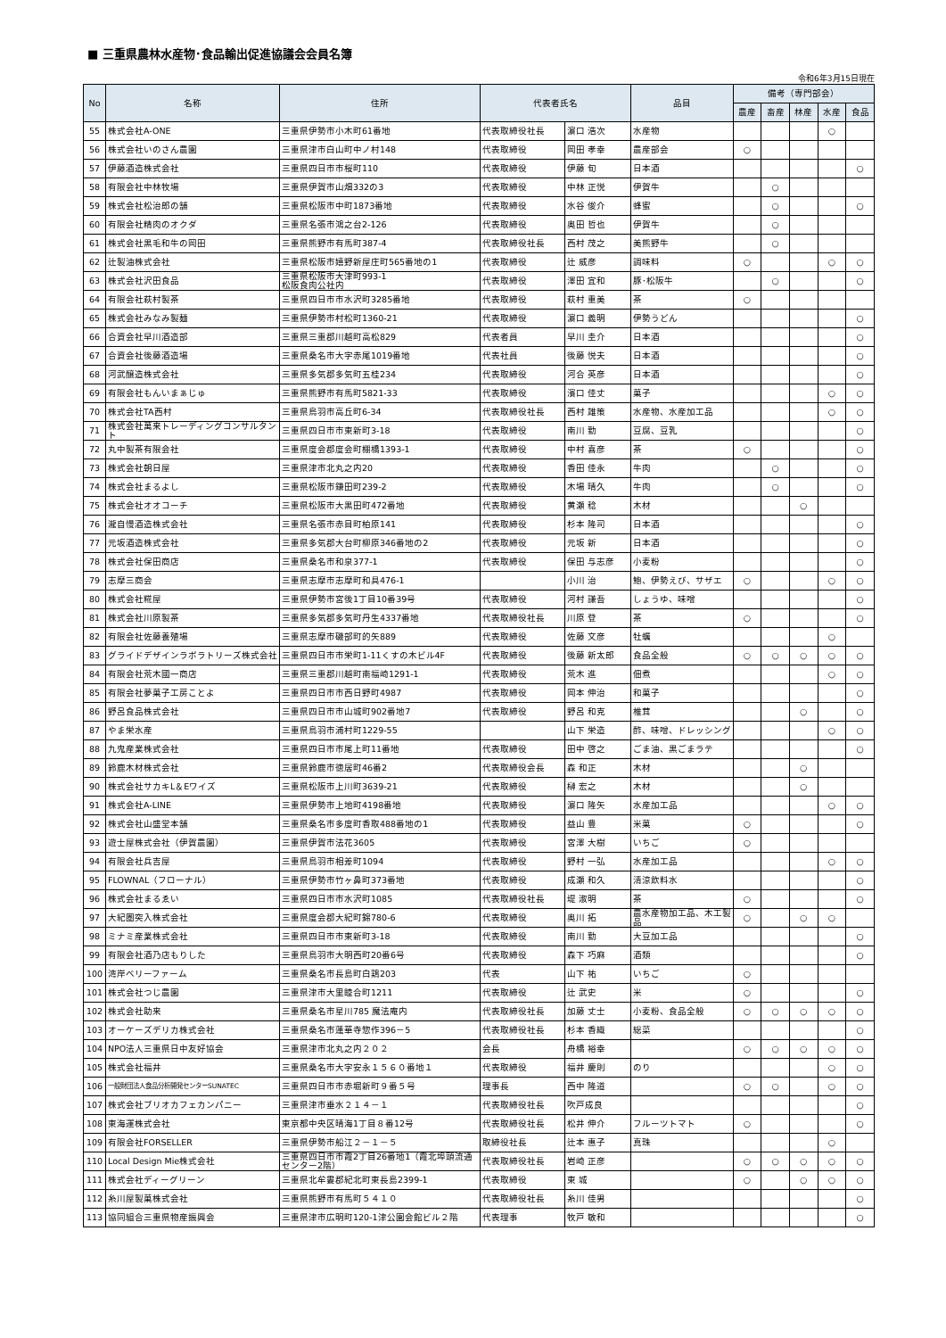■ 三重県農林水産物･食品輸出促進協議会会員名簿
令和6年3月15日現在
| No | 名称 | 住所 | 代表者氏名 | | 品目 | 備考（専門部会） | | | | |
| --- | --- | --- | --- | --- | --- | --- | --- | --- | --- | --- |
| | | | | | | 農産 | 畜産 | 林産 | 水産 | 食品 |
| 55 | 株式会社A-ONE | 三重県伊勢市小木町61番地 | 代表取締役社長 | 濵口 浩次 | 水産物 | | | | ○ | |
| 56 | 株式会社いのさん農園 | 三重県津市白山町中ノ村148 | 代表取締役 | 岡田 孝幸 | 農産部会 | ○ | | | | |
| 57 | 伊藤酒造株式会社 | 三重県四日市市桜町110 | 代表取締役 | 伊藤 旬 | 日本酒 | | | | | ○ |
| 58 | 有限会社中林牧場 | 三重県伊賀市山畑332の3 | 代表取締役 | 中林 正悦 | 伊賀牛 | | ○ | | | |
| 59 | 株式会社松治郎の舗 | 三重県松阪市中町1873番地 | 代表取締役 | 水谷 俊介 | 蜂蜜 | | ○ | | | ○ |
| 60 | 有限会社精肉のオクダ | 三重県名張市鴻之台2-126 | 代表取締役 | 奥田 哲也 | 伊賀牛 | | ○ | | | |
| 61 | 株式会社黒毛和牛の岡田 | 三重県熊野市有馬町387-4 | 代表取締役社長 | 西村 茂之 | 美熊野牛 | | ○ | | | |
| 62 | 辻製油株式会社 | 三重県松阪市嬉野新屋庄町565番地の1 | 代表取締役 | 辻 威彦 | 調味料 | ○ | | | ○ | ○ |
| 63 | 株式会社沢田食品 | 三重県松阪市大津町993-1 松阪食肉公社内 | 代表取締役 | 澤田 宜和 | 豚･松阪牛 | | ○ | | | ○ |
| 64 | 有限会社萩村製茶 | 三重県四日市市水沢町3285番地 | 代表取締役 | 萩村 重美 | 茶 | ○ | | | | |
| 65 | 株式会社みなみ製麺 | 三重県伊勢市村松町1360-21 | 代表取締役 | 濵口 義明 | 伊勢うどん | | | | | ○ |
| 66 | 合資会社早川酒造部 | 三重県三重郡川越町高松829 | 代表者員 | 早川 圭介 | 日本酒 | | | | | ○ |
| 67 | 合資会社後藤酒造場 | 三重県桑名市大字赤尾1019番地 | 代表社員 | 後藤 悦夫 | 日本酒 | | | | | ○ |
| 68 | 河武醸造株式会社 | 三重県多気郡多気町五桂234 | 代表取締役 | 河合 英彦 | 日本酒 | | | | | ○ |
| 69 | 有限会社もんいまぁじゅ | 三重県熊野市有馬町5821-33 | 代表取締役 | 濱口 佳丈 | 菓子 | | | | ○ | ○ |
| 70 | 株式会社TA西村 | 三重県鳥羽市高丘町6-34 | 代表取締役社長 | 西村 雄策 | 水産物、水産加工品 | | | | ○ | ○ |
| 71 | 株式会社萬来トレーディングコンサルタント | 三重県四日市市東新町3-18 | 代表取締役 | 南川 勤 | 豆腐、豆乳 | | | | | ○ |
| 72 | 丸中製茶有限会社 | 三重県度会郡度会町棚橋1393-1 | 代表取締役 | 中村 喜彦 | 茶 | ○ | | | | ○ |
| 73 | 株式会社朝日屋 | 三重県津市北丸之内20 | 代表取締役 | 香田 佳永 | 牛肉 | | ○ | | | ○ |
| 74 | 株式会社まるよし | 三重県松阪市鎌田町239-2 | 代表取締役 | 木場 晴久 | 牛肉 | | ○ | | | ○ |
| 75 | 株式会社オオコーチ | 三重県松阪市大黒田町472番地 | 代表取締役 | 黄瀬 稔 | 木材 | | | ○ | | |
| 76 | 瀧自慢酒造株式会社 | 三重県名張市赤目町柏原141 | 代表取締役 | 杉本 隆司 | 日本酒 | | | | | ○ |
| 77 | 元坂酒造株式会社 | 三重県多気郡大台町柳原346番地の2 | 代表取締役 | 元坂 新 | 日本酒 | | | | | ○ |
| 78 | 株式会社保田商店 | 三重県桑名市和泉377-1 | 代表取締役 | 保田 与志彦 | 小麦粉 | | | | | ○ |
| 79 | 志摩三商会 | 三重県志摩市志摩町和具476-1 | | 小川 治 | 鮑、伊勢えび、サザエ | ○ | | | ○ | ○ |
| 80 | 株式会社糀屋 | 三重県伊勢市宮後1丁目10番39号 | 代表取締役 | 河村 謙吾 | しょうゆ、味噌 | | | | | ○ |
| 81 | 株式会社川原製茶 | 三重県多気郡多気町丹生4337番地 | 代表取締役社長 | 川原 登 | 茶 | ○ | | | | ○ |
| 82 | 有限会社佐藤養殖場 | 三重県志摩市磯部町的矢889 | 代表取締役 | 佐藤 文彦 | 牡蠣 | | | | ○ | |
| 83 | グライドデザインラボラトリーズ株式会社 | 三重県四日市市栄町1-11くすの木ビル4F | 代表取締役 | 後藤 新太郎 | 食品全般 | ○ | ○ | ○ | ○ | ○ |
| 84 | 有限会社荒木國一商店 | 三重県三重郡川越町南福崎1291-1 | 代表取締役 | 荒木 進 | 佃煮 | | | | ○ | ○ |
| 85 | 有限会社夢菓子工房ことよ | 三重県四日市市西日野町4987 | 代表取締役 | 岡本 伸治 | 和菓子 | | | | | ○ |
| 86 | 野呂食品株式会社 | 三重県四日市市山城町902番地7 | 代表取締役 | 野呂 和克 | 椎茸 | | | ○ | | ○ |
| 87 | やま栄水産 | 三重県鳥羽市浦村町1229-55 | | 山下 栄造 | 酢、味噌、ドレッシング | | | | ○ | ○ |
| 88 | 九鬼産業株式会社 | 三重県四日市市尾上町11番地 | 代表取締役 | 田中 啓之 | ごま油、黒ごまラテ | | | | | ○ |
| 89 | 鈴鹿木材株式会社 | 三重県鈴鹿市徳居町46番2 | 代表取締役会長 | 森 和正 | 木材 | | | ○ | | |
| 90 | 株式会社サカキL＆Eワイズ | 三重県松阪市上川町3639-21 | 代表取締役 | 榊 宏之 | 木材 | | | ○ | | |
| 91 | 株式会社A-LINE | 三重県伊勢市上地町4198番地 | 代表取締役 | 濵口 隆矢 | 水産加工品 | | | | ○ | ○ |
| 92 | 株式会社山盛堂本舗 | 三重県桑名市多度町香取488番地の1 | 代表取締役 | 益山 豊 | 米菓 | ○ | | | | ○ |
| 93 | 遊士屋株式会社（伊賀農園） | 三重県伊賀市法花3605 | 代表取締役 | 宮澤 大樹 | いちご | ○ | | | | |
| 94 | 有限会社兵吉屋 | 三重県鳥羽市相差町1094 | 代表取締役 | 野村 一弘 | 水産加工品 | | | | ○ | ○ |
| 95 | FLOWNAL（フローナル） | 三重県伊勢市竹ヶ鼻町373番地 | 代表取締役 | 成瀬 和久 | 清涼飲料水 | | | | | ○ |
| 96 | 株式会社まるゑい | 三重県四日市市水沢町1085 | 代表取締役社長 | 堤 淑明 | 茶 | ○ | | | | ○ |
| 97 | 大紀圏突入株式会社 | 三重県度会郡大紀町錦780-6 | 代表取締役 | 奥川 拓 | 農水産物加工品、木工製品 | ○ | | ○ | ○ | |
| 98 | ミナミ産業株式会社 | 三重県四日市市東新町3-18 | 代表取締役 | 南川 勤 | 大豆加工品 | | | | | ○ |
| 99 | 有限会社酒乃店もりした | 三重県鳥羽市大明西町20番6号 | 代表取締役 | 森下 巧麻 | 酒類 | | | | | ○ |
| 100 | 湾岸ベリーファーム | 三重県桑名市長島町白鶏203 | 代表 | 山下 祐 | いちご | ○ | | | | |
| 101 | 株式会社つじ農園 | 三重県津市大里睦合町1211 | 代表取締役 | 辻 武史 | 米 | ○ | | | | ○ |
| 102 | 株式会社助来 | 三重県桑名市星川785 魔法庵内 | 代表取締役社長 | 加藤 丈士 | 小麦粉、食品全般 | ○ | ○ | ○ | ○ | ○ |
| 103 | オーケーズデリカ株式会社 | 三重県桑名市蓮華寺惣作396－5 | 代表取締役社長 | 杉本 香織 | 総菜 | | | | | ○ |
| 104 | NPO法人三重県日中友好協会 | 三重県津市北丸之内２０２ | 会長 | 舟橋 裕幸 | | ○ | ○ | ○ | ○ | ○ |
| 105 | 株式会社福井 | 三重県桑名市大字安永１５６０番地１ | 代表取締役 | 福井 慶則 | のり | | | | ○ | ○ |
| 106 | 一般財団法人食品分析開発センターSUNATEC | 三重県四日市市赤堀新町９番５号 | 理事長 | 西中 隆道 | | ○ | ○ | | ○ | ○ |
| 107 | 株式会社ブリオカフェカンパニー | 三重県津市垂水２１４－１ | 代表取締役社長 | 吹戸成良 | | | | | | ○ |
| 108 | 東海運株式会社 | 東京都中央区晴海1丁目８番12号 | 代表取締役社長 | 松井 伸介 | フルーツトマト | ○ | | | | ○ |
| 109 | 有限会社FORSELLER | 三重県伊勢市船江２－１－５ | 取締役社長 | 辻本 惠子 | 真珠 | | | | ○ | |
| 110 | Local Design Mie株式会社 | 三重県四日市市霞2丁目26番地1（霞北埠頭流通センター2階） | 代表取締役社長 | 岩崎 正彦 | | ○ | ○ | ○ | ○ | ○ |
| 111 | 株式会社ディーグリーン | 三重県北牟婁郡紀北町東長島2399-1 | 代表取締役 | 東 城 | | ○ | | ○ | ○ | ○ |
| 112 | 糸川屋製菓株式会社 | 三重県熊野市有馬町５４１０ | 代表取締役社長 | 糸川 佳男 | | | | | | ○ |
| 113 | 協同組合三重県物産振興会 | 三重県津市広明町120-1津公園会館ビル２階 | 代表理事 | 牧戸 敏和 | | | | | | ○ |